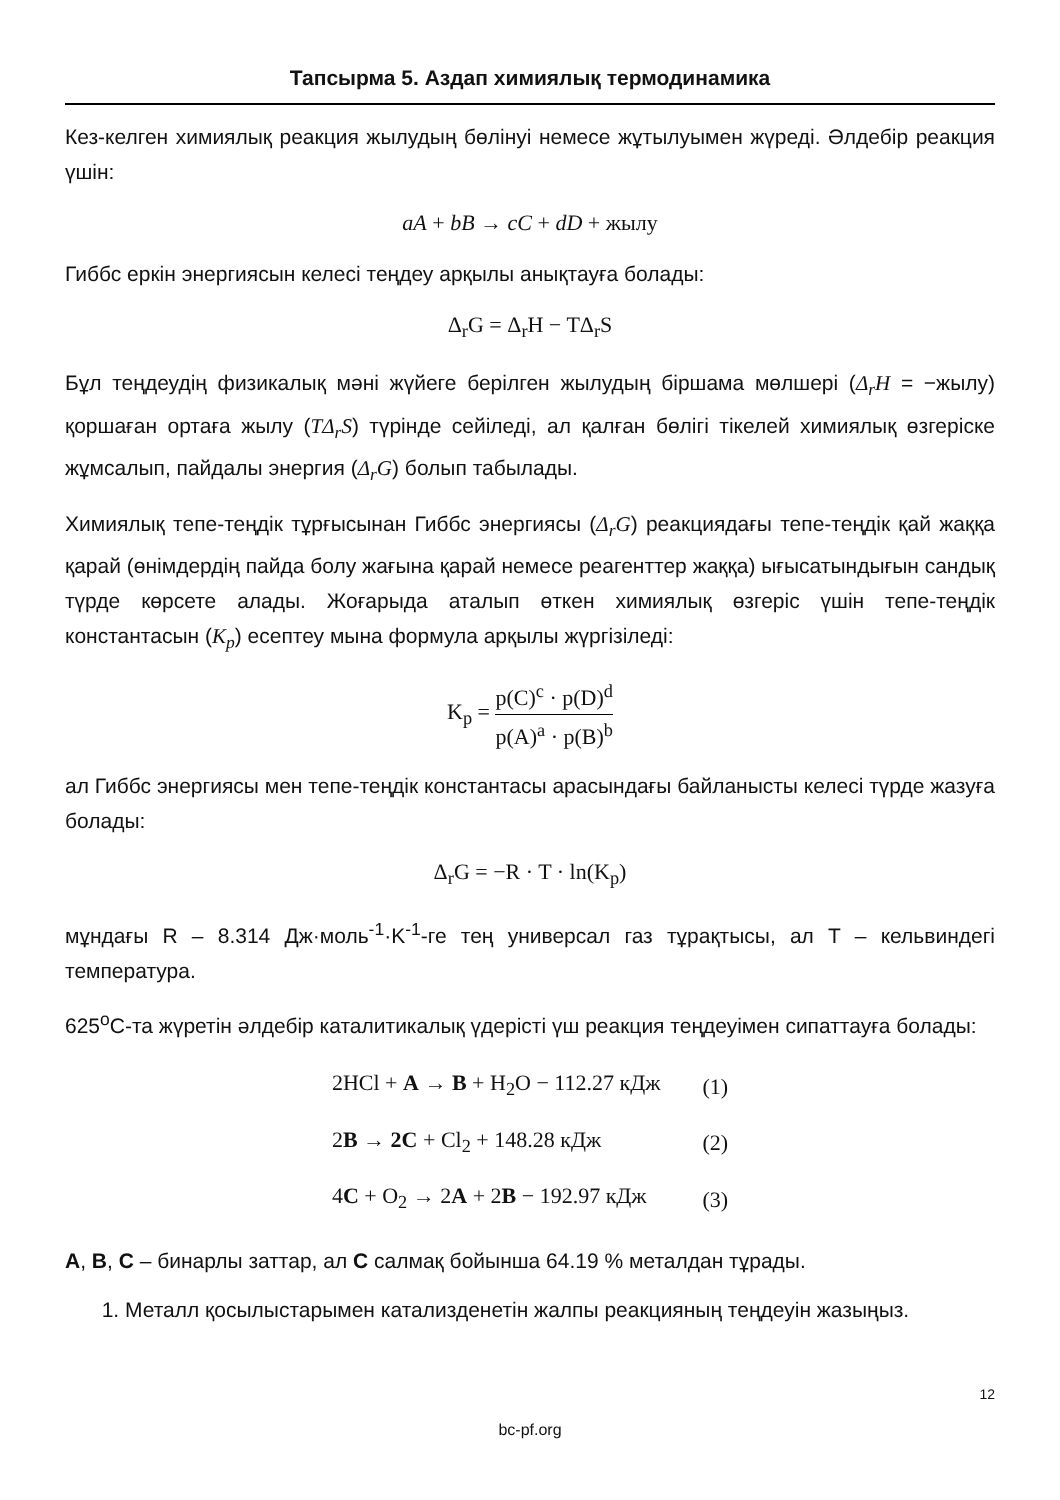Тапсырма 5. Аздап химиялық термодинамика
Кез-келген химиялық реакция жылудың бөлінуі немесе жұтылуымен жүреді. Әлдебір реакция үшін:
aA + bB → cC + dD + жылу
Гиббс еркін энергиясын келесі теңдеу арқылы анықтауға болады:
Δ<sub>r</sub>G = Δ<sub>r</sub>H − TΔ<sub>r</sub>S
Бұл теңдеудің физикалық мәні жүйеге берілген жылудың біршама мөлшері (Δ<sub>r</sub>H = −жылу) қоршаған ортаға жылу (TΔ<sub>r</sub>S) түрінде сейіледі, ал қалған бөлігі тікелей химиялық өзгеріске жұмсалып, пайдалы энергия (Δ<sub>r</sub>G) болып табылады.
Химиялық тепе-теңдік тұрғысынан Гиббс энергиясы (Δ<sub>r</sub>G) реакциядағы тепе-теңдік қай жаққа қарай (өнімдердің пайда болу жағына қарай немесе реагенттер жаққа) ығысатындығын сандық түрде көрсете алады. Жоғарыда аталып өткен химиялық өзгеріс үшін тепе-теңдік константасын (K<sub>p</sub>) есептеу мына формула арқылы жүргізіледі:
K<sub>p</sub> = p(C)<sup>c</sup> · p(D)<sup>d</sup> p(A)<sup>a</sup> · p(B)<sup>b</sup>
ал Гиббс энергиясы мен тепе-теңдік константасы арасындағы байланысты келесі түрде жазуға болады:
Δ<sub>r</sub>G = −R · T · ln(K<sub>p</sub>)
мұндағы R – 8.314 Дж·моль<sup>-1</sup>·K<sup>-1</sup>-ге тең универсал газ тұрақтысы, ал T – кельвиндегі температура.
625<sup>o</sup>C-та жүретін әлдебір каталитикалық үдерісті үш реакция теңдеуімен сипаттауға болады:
| 2HCl + A → B + H<sub>2</sub>O − 112.27 кДж | (1) |
| 2 B → 2C + Cl<sub>2</sub> + 148.28 кДж | (2) |
| 4 C + O<sub>2</sub> → 2 A + 2 B − 192.97 кДж | (3) |
A, B, C – бинарлы заттар, ал C салмақ бойынша 64.19 % металдан тұрады.
1. Металл қосылыстарымен катализденетін жалпы реакцияның теңдеуін жазыңыз.
12
bc-pf.org